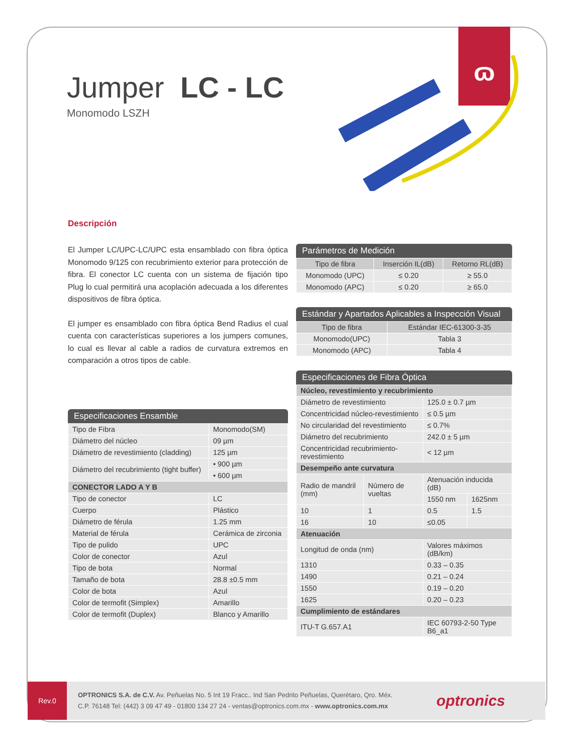ɷ
Jumper LC - LC
Monomodo LSZH
Descripción
El Jumper LC/UPC-LC/UPC esta ensamblado con fibra óptica Monomodo 9/125 con recubrimiento exterior para protección de fibra. El conector LC cuenta con un sistema de fijación tipo Plug lo cual permitirá una acoplación adecuada a los diferentes dispositivos de fibra óptica.
El jumper es ensamblado con fibra óptica Bend Radius el cual cuenta con características superiores a los jumpers comunes, lo cual es llevar al cable a radios de curvatura extremos en comparación a otros tipos de cable.
Especificaciones Ensamble
| Tipo de Fibra | Monomodo(SM) |
| Diámetro del núcleo | 09 µm |
| Diámetro de revestimiento (cladding) | 125 µm |
| Diámetro del recubrimiento (tight buffer) | • 900 µm |
| | • 600 µm |
| CONECTOR LADO A Y B | |
| Tipo de conector | LC |
| Cuerpo | Plástico |
| Diámetro de férula | 1.25 mm |
| Material de férula | Cerámica de zirconia |
| Tipo de pulido | UPC |
| Color de conector | Azul |
| Tipo de bota | Normal |
| Tamaño de bota | 28.8 ±0.5 mm |
| Color de bota | Azul |
| Color de termofit (Simplex) | Amarillo |
| Color de termofit (Duplex) | Blanco y Amarillo |
Parámetros de Medición
| Tipo de fibra | Inserción IL(dB) | Retorno RL(dB) |
| --- | --- | --- |
| Monomodo (UPC) | ≤ 0.20 | ≥ 55.0 |
| Monomodo (APC) | ≤ 0.20 | ≥ 65.0 |
Estándar y Apartados Aplicables a Inspección Visual
| Tipo de fibra | Estándar IEC-61300-3-35 |
| --- | --- |
| Monomodo(UPC) | Tabla 3 |
| Monomodo (APC) | Tabla 4 |
Especificaciones de Fibra Óptica
| Núcleo, revestimiento y recubrimiento | | | |
| Diámetro de revestimiento | | 125.0 ± 0.7 µm | |
| Concentricidad núcleo-revestimiento | | ≤ 0.5 µm | |
| No circularidad del revestimiento | | ≤ 0.7% | |
| Diámetro del recubrimiento | | 242.0 ± 5 µm | |
| Concentricidad recubrimiento-revestimiento | | < 12 µm | |
| Desempeño ante curvatura | | | |
| Radio de mandril (mm) | Número de vueltas | Atenuación inducida (dB) | |
| | | 1550 nm | 1625nm |
| 10 | 1 | 0.5 | 1.5 |
| 16 | 10 | ≤0.05 | |
| Atenuación | | | |
| Longitud de onda (nm) | | Valores máximos (dB/km) | |
| 1310 | | 0.33 – 0.35 | |
| 1490 | | 0.21 – 0.24 | |
| 1550 | | 0.19 – 0.20 | |
| 1625 | | 0.20 – 0.23 | |
| Cumplimiento de estándares | | | |
| ITU-T G.657.A1 | | IEC 60793-2-50 Type B6_a1 | |
Rev.0
OPTRONICS S.A. de C.V. Av. Peñuelas No. 5 Int 19 Fracc.. Ind San Pedrito Peñuelas, Querétaro, Qro. Méx.
C.P. 76148 Tel: (442) 3 09 47 49 - 01800 134 27 24 - ventas@optronics.com.mx - www.optronics.com.mx
optronics